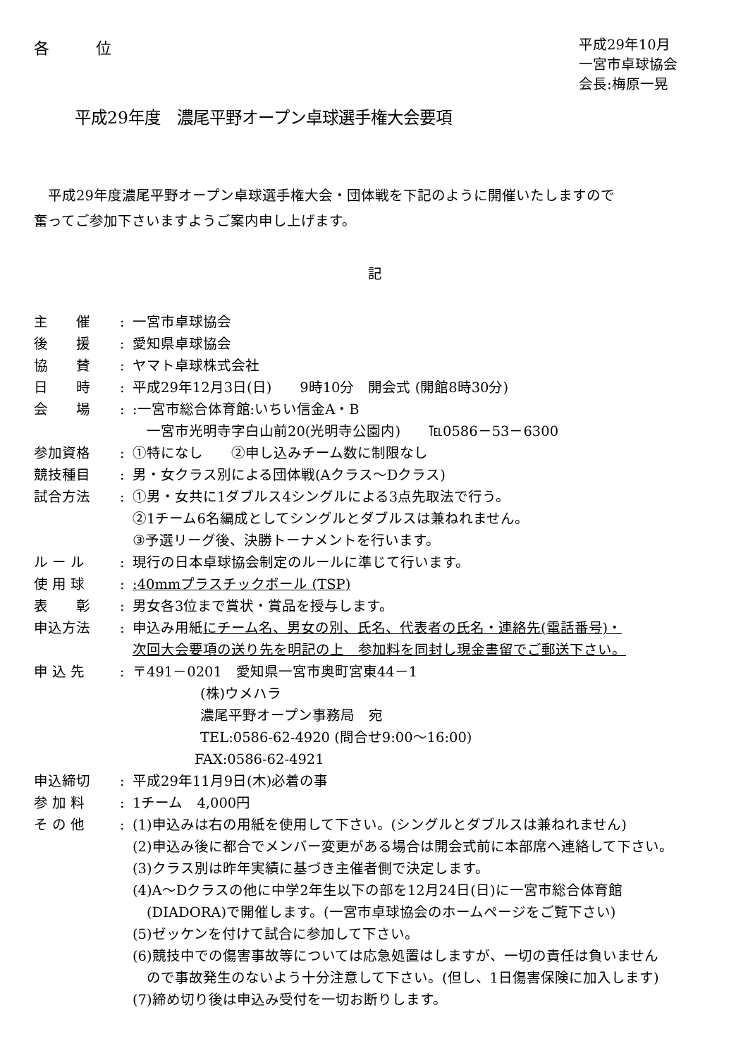各　　　位
平成29年10月
一宮市卓球協会
会長:梅原一晃
平成29年度　濃尾平野オープン卓球選手権大会要項
　平成29年度濃尾平野オープン卓球選手権大会・団体戦を下記のように開催いたしますので
奮ってご参加下さいますようご案内申し上げます。
記
| 主 催 | : | 一宮市卓球協会 |
| 後 援 | : | 愛知県卓球協会 |
| 協 賛 | : | ヤマト卓球株式会社 |
| 日 時 | : | 平成29年12月3日(日) 9時10分 開会式 (開館8時30分) |
| 会 場 | : | :一宮市総合体育館:いちい信金A・B 一宮市光明寺字白山前20(光明寺公園内) ℡0586－53－6300 |
| 参加資格 | : | ①特になし ②申し込みチーム数に制限なし |
| 競技種目 | : | 男・女クラス別による団体戦(Aクラス～Dクラス) |
| 試合方法 | : | ①男・女共に1ダブルス4シングルによる3点先取法で行う。 ②1チーム6名編成としてシングルとダブルスは兼ねれません。 ③予選リーグ後、決勝トーナメントを行います。 |
| ル ー ル | : | 現行の日本卓球協会制定のルールに準じて行います。 |
| 使 用 球 | : | :40mmプラスチックボール (TSP) |
| 表 彰 | : | 男女各3位まで賞状・賞品を授与します。 |
| 申込方法 | : | 申込み用紙 にチーム名、男女の別、氏名、代表者の氏名・連絡先(電話番号)・ 次回大会要項の送り先を明記の上 参加料を同封し現金書留でご郵送下さい。 |
| 申 込 先 | : | 〒491－0201 愛知県一宮市奥町宮東44－1 (株)ウメハラ 濃尾平野オープン事務局 宛 TEL:0586-62-4920 (問合せ9:00～16:00) FAX:0586-62-4921 |
| 申込締切 | : | 平成29年11月9日(木)必着の事 |
| 参 加 料 | : | 1チーム 4,000円 |
| そ の 他 | : | (1)申込みは右の用紙を使用して下さい。(シングルとダブルスは兼ねれません) (2)申込み後に都合でメンバー変更がある場合は開会式前に本部席へ連絡して下さい。 (3)クラス別は昨年実績に基づき主催者側で決定します。 (4)A～Dクラスの他に中学2年生以下の部を12月24日(日)に一宮市総合体育館 (DIADORA)で開催します。(一宮市卓球協会のホームページをご覧下さい) (5)ゼッケンを付けて試合に参加して下さい。 (6)競技中での傷害事故等については応急処置はしますが、一切の責任は負いません ので事故発生のないよう十分注意して下さい。(但し、1日傷害保険に加入します) (7)締め切り後は申込み受付を一切お断りします。 |